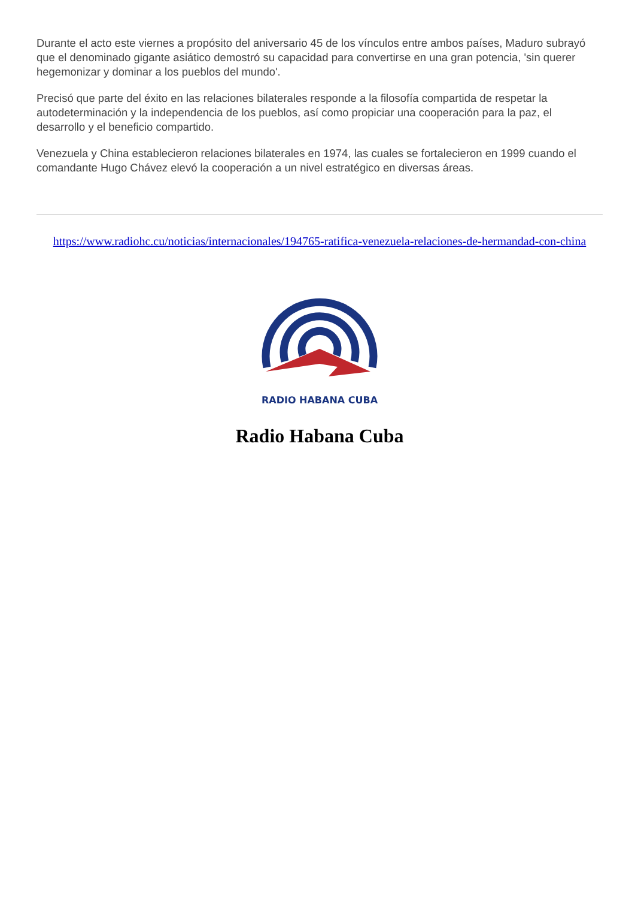Durante el acto este viernes a propósito del aniversario 45 de los vínculos entre ambos países, Maduro subrayó que el denominado gigante asiático demostró su capacidad para convertirse en una gran potencia, 'sin querer hegemonizar y dominar a los pueblos del mundo'.
Precisó que parte del éxito en las relaciones bilaterales responde a la filosofía compartida de respetar la autodeterminación y la independencia de los pueblos, así como propiciar una cooperación para la paz, el desarrollo y el beneficio compartido.
Venezuela y China establecieron relaciones bilaterales en 1974, las cuales se fortalecieron en 1999 cuando el comandante Hugo Chávez elevó la cooperación a un nivel estratégico en diversas áreas.
https://www.radiohc.cu/noticias/internacionales/194765-ratifica-venezuela-relaciones-de-hermandad-con-china
RADIO HABANA CUBA
Radio Habana Cuba